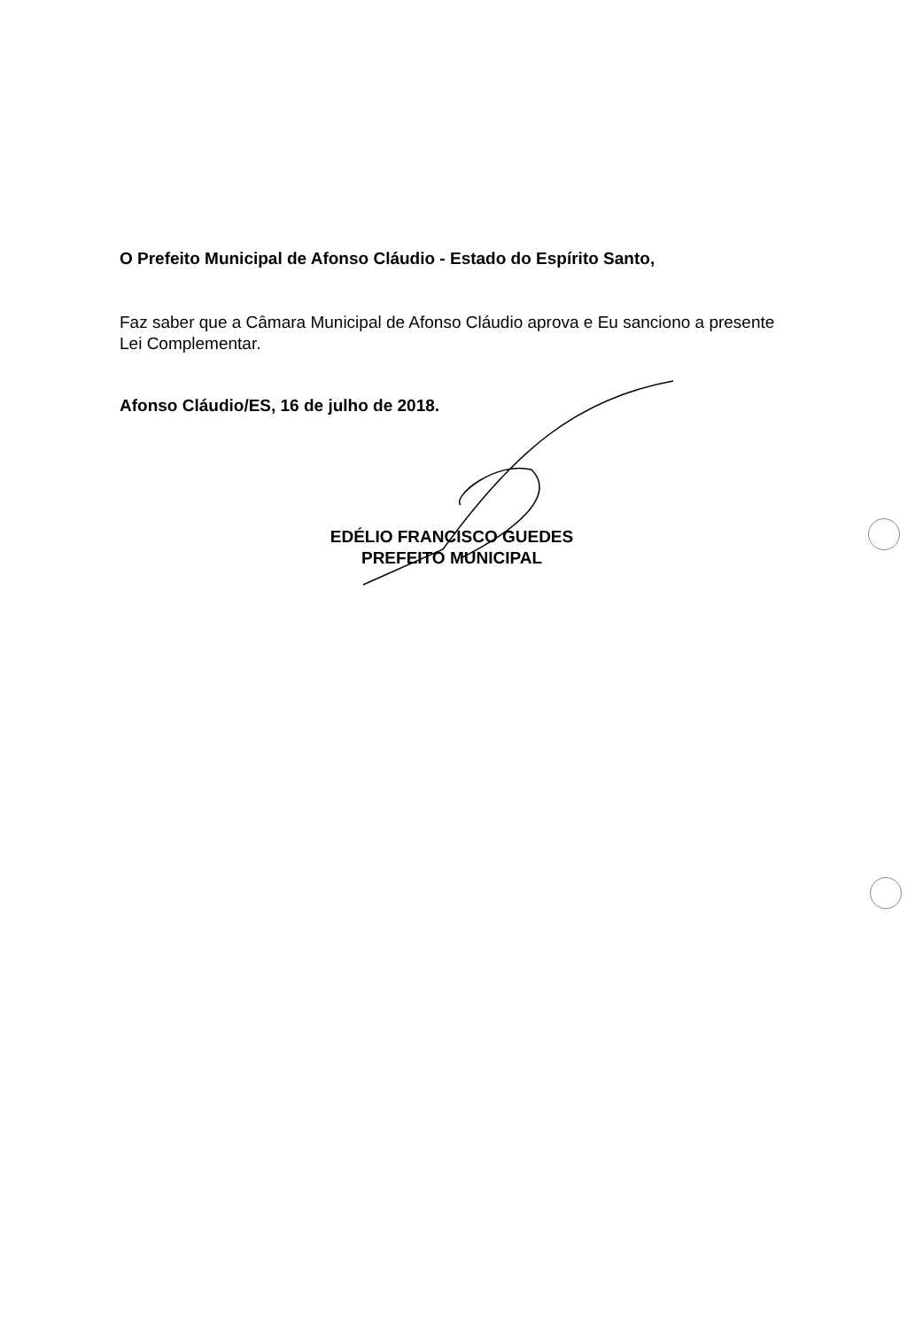O Prefeito Municipal de Afonso Cláudio - Estado do Espírito Santo,
Faz saber que a Câmara Municipal de Afonso Cláudio aprova e Eu sanciono a presente Lei Complementar.
Afonso Cláudio/ES, 16 de julho de 2018.
EDÉLIO FRANCISCO GUEDES
PREFEITO MUNICIPAL